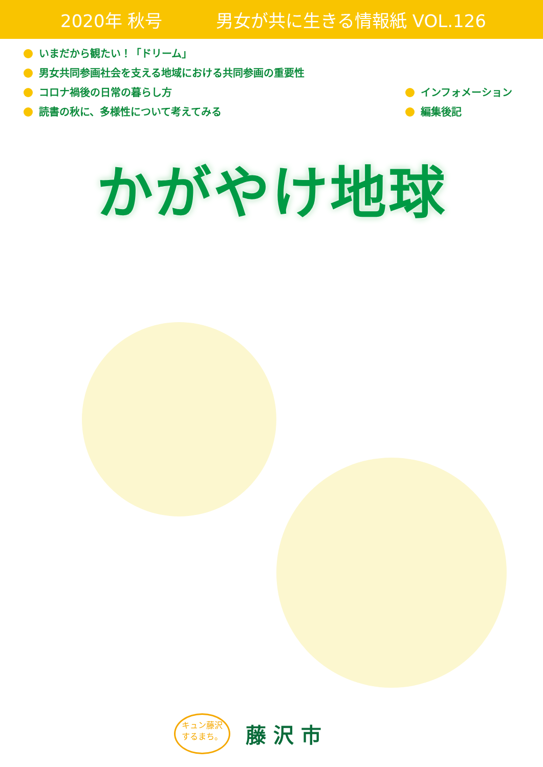2020年 秋号 男女が共に生きる情報紙 VOL.126
いまだから観たい！「ドリーム」
男女共同参画社会を支える地域における共同参画の重要性
コロナ禍後の日常の暮らし方
読書の秋に、多様性について考えてみる
インフォメーション
編集後記
かがやけ地球
キュン藤沢
するまち。
藤沢市